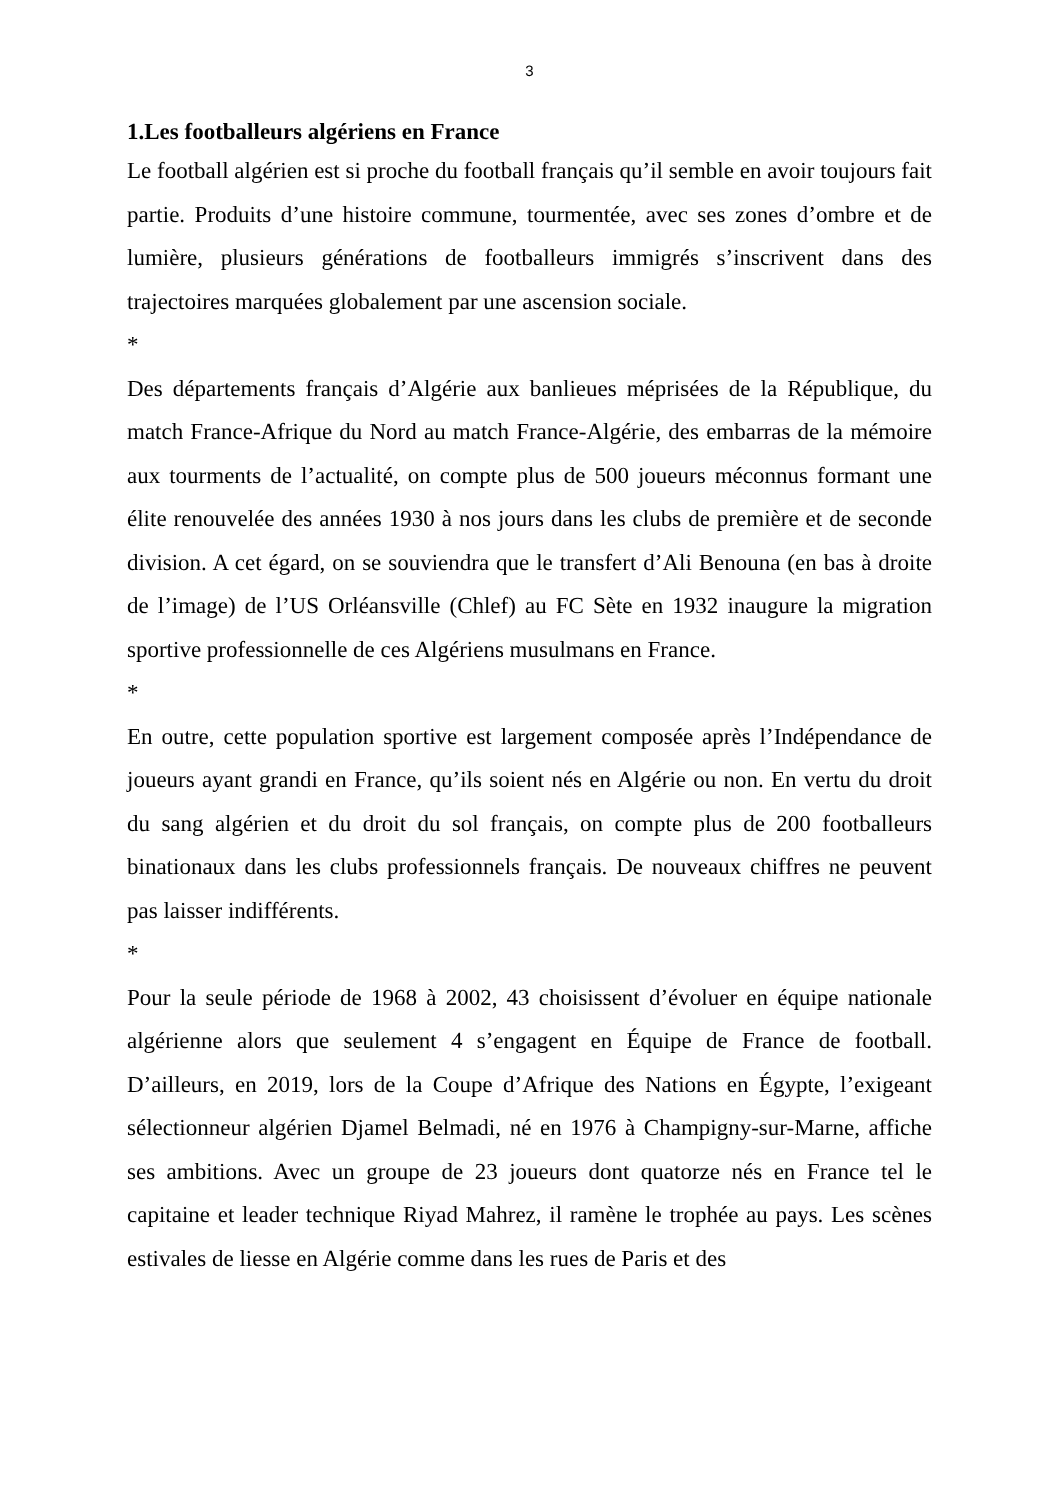3
1.Les footballeurs algériens en France
Le football algérien est si proche du football français qu’il semble en avoir toujours fait partie. Produits d’une histoire commune, tourmentée, avec ses zones d’ombre et de lumière, plusieurs générations de footballeurs immigrés s’inscrivent dans des trajectoires marquées globalement par une ascension sociale.
*
Des départements français d’Algérie aux banlieues méprisées de la République, du match France-Afrique du Nord au match France-Algérie, des embarras de la mémoire aux tourments de l’actualité, on compte plus de 500 joueurs méconnus formant une élite renouvelée des années 1930 à nos jours dans les clubs de première et de seconde division. A cet égard, on se souviendra que le transfert d’Ali Benouna (en bas à droite de l’image) de l’US Orléansville (Chlef) au FC Sète en 1932 inaugure la migration sportive professionnelle de ces Algériens musulmans en France.
*
En outre, cette population sportive est largement composée après l’Indépendance de joueurs ayant grandi en France, qu’ils soient nés en Algérie ou non. En vertu du droit du sang algérien et du droit du sol français, on compte plus de 200 footballeurs binationaux dans les clubs professionnels français. De nouveaux chiffres ne peuvent pas laisser indifférents.
*
Pour la seule période de 1968 à 2002, 43 choisissent d’évoluer en équipe nationale algérienne alors que seulement 4 s’engagent en Équipe de France de football. D’ailleurs, en 2019, lors de la Coupe d’Afrique des Nations en Égypte, l’exigeant sélectionneur algérien Djamel Belmadi, né en 1976 à Champigny-sur-Marne, affiche ses ambitions. Avec un groupe de 23 joueurs dont quatorze nés en France tel le capitaine et leader technique Riyad Mahrez, il ramène le trophée au pays. Les scènes estivales de liesse en Algérie comme dans les rues de Paris et des